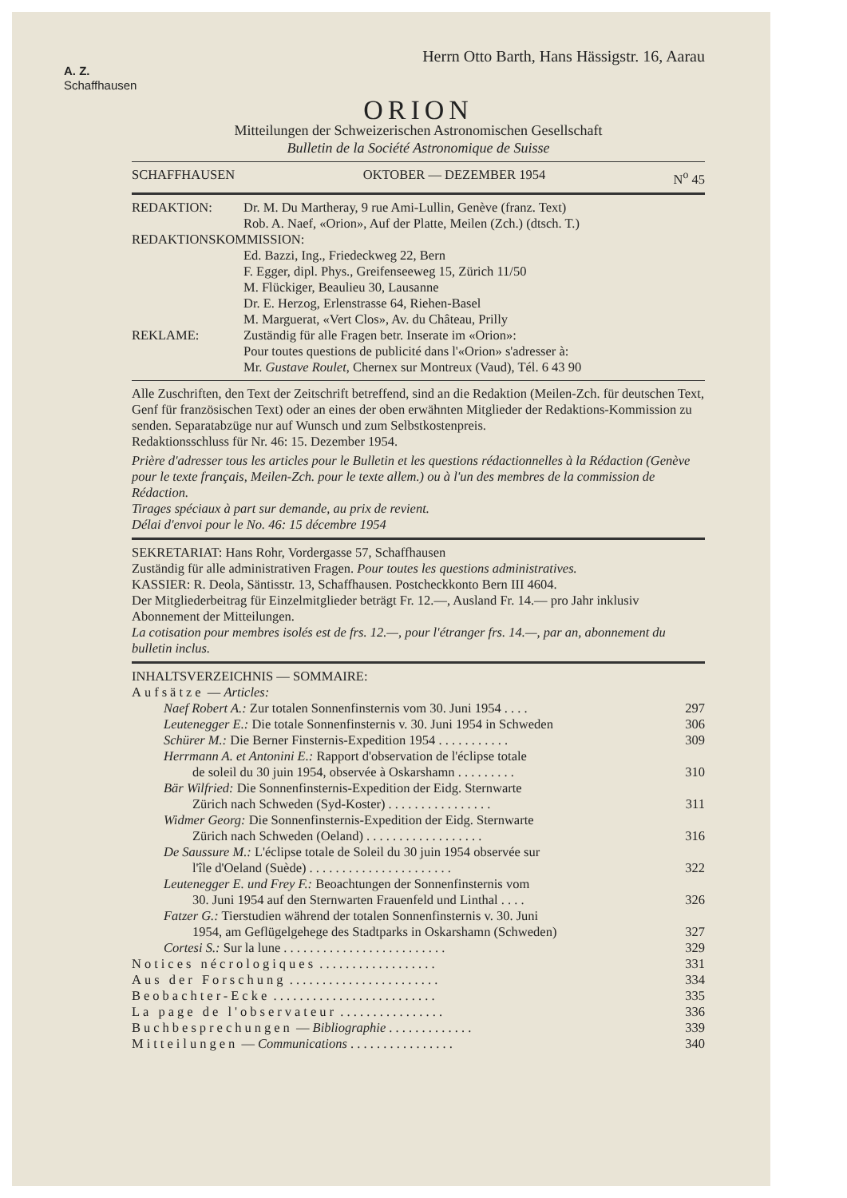Herrn Otto Barth, Hans Hässigstr. 16, Aarau
A. Z.
Schaffhausen
ORION
Mitteilungen der Schweizerischen Astronomischen Gesellschaft
Bulletin de la Société Astronomique de Suisse
SCHAFFHAUSEN OKTOBER — DEZEMBER 1954 N<sup>o</sup> 45
REDAKTION: Dr. M. Du Martheray, 9 rue Ami-Lullin, Genève (franz. Text)
Rob. A. Naef, «Orion», Auf der Platte, Meilen (Zch.) (dtsch. T.)
REDAKTIONSKOMMISSION:
Ed. Bazzi, Ing., Friedeckweg 22, Bern
F. Egger, dipl. Phys., Greifenseeweg 15, Zürich 11/50
M. Flückiger, Beaulieu 30, Lausanne
Dr. E. Herzog, Erlenstrasse 64, Riehen-Basel
M. Marguerat, «Vert Clos», Av. du Château, Prilly
REKLAME: Zuständig für alle Fragen betr. Inserate im «Orion»:
Pour toutes questions de publicité dans l'«Orion» s'adresser à:
Mr. Gustave Roulet, Chernex sur Montreux (Vaud), Tél. 6 43 90
Alle Zuschriften, den Text der Zeitschrift betreffend, sind an die Redaktion (Meilen-Zch. für deutschen Text, Genf für französischen Text) oder an eines der oben erwähnten Mitglieder der Redaktions-Kommission zu senden. Separatabzüge nur auf Wunsch und zum Selbstkostenpreis.
Redaktionsschluss für Nr. 46: 15. Dezember 1954.
Prière d'adresser tous les articles pour le Bulletin et les questions rédactionnelles à la Rédaction (Genève pour le texte français, Meilen-Zch. pour le texte allem.) ou à l'un des membres de la commission de Rédaction.
Tirages spéciaux à part sur demande, au prix de revient.
Délai d'envoi pour le No. 46: 15 décembre 1954
SEKRETARIAT: Hans Rohr, Vordergasse 57, Schaffhausen
Zuständig für alle administrativen Fragen. Pour toutes les questions administratives.
KASSIER: R. Deola, Säntisstr. 13, Schaffhausen. Postcheckkonto Bern III 4604.
Der Mitgliederbeitrag für Einzelmitglieder beträgt Fr. 12.—, Ausland Fr. 14.— pro Jahr inklusiv Abonnement der Mitteilungen.
La cotisation pour membres isolés est de frs. 12.—, pour l'étranger frs. 14.—, par an, abonnement du bulletin inclus.
INHALTSVERZEICHNIS — SOMMAIRE:
Aufsätze — Articles:
Naef Robert A.: Zur totalen Sonnenfinsternis vom 30. Juni 1954 . . . . 297
Leutenegger E.: Die totale Sonnenfinsternis v. 30. Juni 1954 in Schweden 306
Schürer M.: Die Berner Finsternis-Expedition 1954 . . . . . . . . . . . 309
Herrmann A. et Antonini E.: Rapport d'observation de l'éclipse totale
de soleil du 30 juin 1954, observée à Oskarshamn . . . . . . . . . 310
Bär Wilfried: Die Sonnenfinsternis-Expedition der Eidg. Sternwarte
Zürich nach Schweden (Syd-Koster) . . . . . . . . . . . . . . . . 311
Widmer Georg: Die Sonnenfinsternis-Expedition der Eidg. Sternwarte
Zürich nach Schweden (Oeland) . . . . . . . . . . . . . . . . . . 316
De Saussure M.: L'éclipse totale de Soleil du 30 juin 1954 observée sur
l'île d'Oeland (Suède) . . . . . . . . . . . . . . . . . . . . . . 322
Leutenegger E. und Frey F.: Beoachtungen der Sonnenfinsternis vom
30. Juni 1954 auf den Sternwarten Frauenfeld und Linthal . . . . 326
Fatzer G.: Tierstudien während der totalen Sonnenfinsternis v. 30. Juni
1954, am Geflügelgehege des Stadtparks in Oskarshamn (Schweden) 327
Cortesi S.: Sur la lune . . . . . . . . . . . . . . . . . . . . . . . . . 329
Notices nécrologiques . . . . . . . . . . . . . . . . . . 331
Aus der Forschung . . . . . . . . . . . . . . . . . . . . . . . 334
Beobachter-Ecke . . . . . . . . . . . . . . . . . . . . . . . . . 335
La page de l'observateur . . . . . . . . . . . . . . . . 336
Buchbesprechungen — Bibliographie . . . . . . . . . . . . . 339
Mitteilungen — Communications . . . . . . . . . . . . . . . . 340